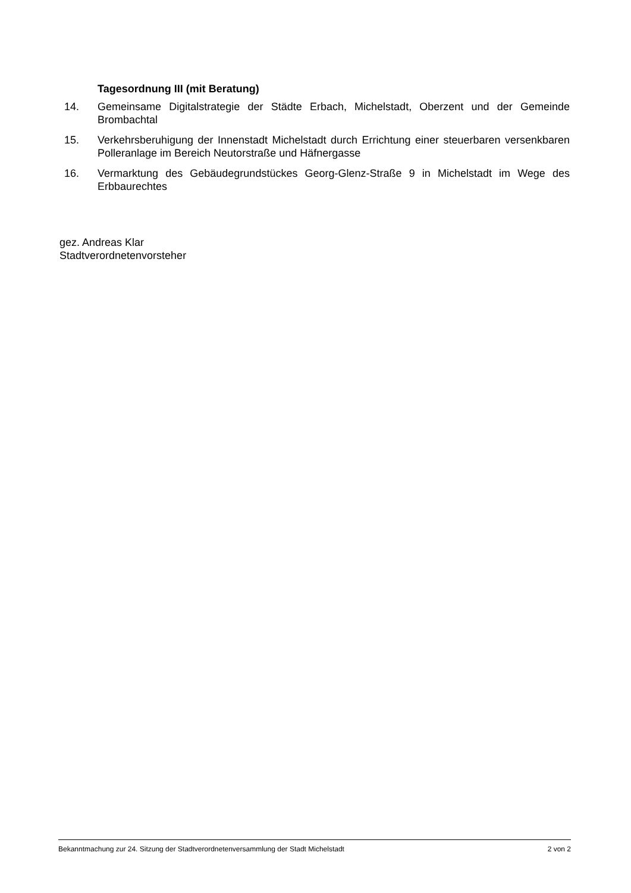Tagesordnung III (mit Beratung)
14. Gemeinsame Digitalstrategie der Städte Erbach, Michelstadt, Oberzent und der Gemeinde Brombachtal
15. Verkehrsberuhigung der Innenstadt Michelstadt durch Errichtung einer steuerbaren versenkbaren Polleranlage im Bereich Neutorstraße und Häfnergasse
16. Vermarktung des Gebäudegrundstückes Georg-Glenz-Straße 9 in Michelstadt im Wege des Erbbaurechtes
gez. Andreas Klar
Stadtverordnetenvorsteher
Bekanntmachung zur 24. Sitzung der Stadtverordnetenversammlung der Stadt Michelstadt 2 von 2